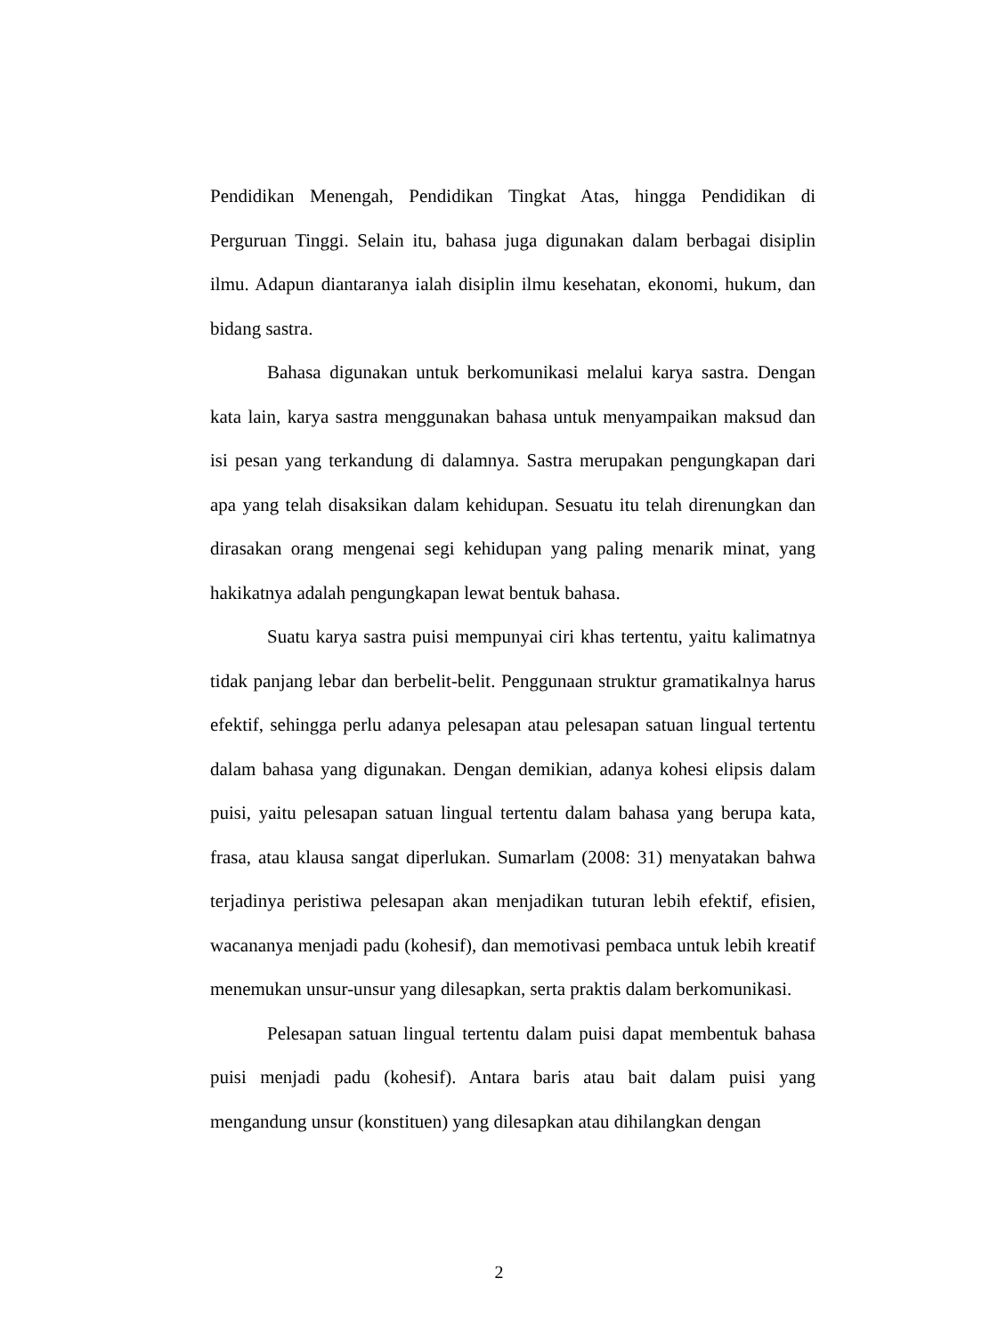Pendidikan Menengah, Pendidikan Tingkat Atas, hingga Pendidikan di Perguruan Tinggi. Selain itu, bahasa juga digunakan dalam berbagai disiplin ilmu. Adapun diantaranya ialah disiplin ilmu kesehatan, ekonomi, hukum, dan bidang sastra.
Bahasa digunakan untuk berkomunikasi melalui karya sastra. Dengan kata lain, karya sastra menggunakan bahasa untuk menyampaikan maksud dan isi pesan yang terkandung di dalamnya. Sastra merupakan pengungkapan dari apa yang telah disaksikan dalam kehidupan. Sesuatu itu telah direnungkan dan dirasakan orang mengenai segi kehidupan yang paling menarik minat, yang hakikatnya adalah pengungkapan lewat bentuk bahasa.
Suatu karya sastra puisi mempunyai ciri khas tertentu, yaitu kalimatnya tidak panjang lebar dan berbelit-belit. Penggunaan struktur gramatikalnya harus efektif, sehingga perlu adanya pelesapan atau pelesapan satuan lingual tertentu dalam bahasa yang digunakan. Dengan demikian, adanya kohesi elipsis dalam puisi, yaitu pelesapan satuan lingual tertentu dalam bahasa yang berupa kata, frasa, atau klausa sangat diperlukan. Sumarlam (2008: 31) menyatakan bahwa terjadinya peristiwa pelesapan akan menjadikan tuturan lebih efektif, efisien, wacananya menjadi padu (kohesif), dan memotivasi pembaca untuk lebih kreatif menemukan unsur-unsur yang dilesapkan, serta praktis dalam berkomunikasi.
Pelesapan satuan lingual tertentu dalam puisi dapat membentuk bahasa puisi menjadi padu (kohesif). Antara baris atau bait dalam puisi yang mengandung unsur (konstituen) yang dilesapkan atau dihilangkan dengan
2